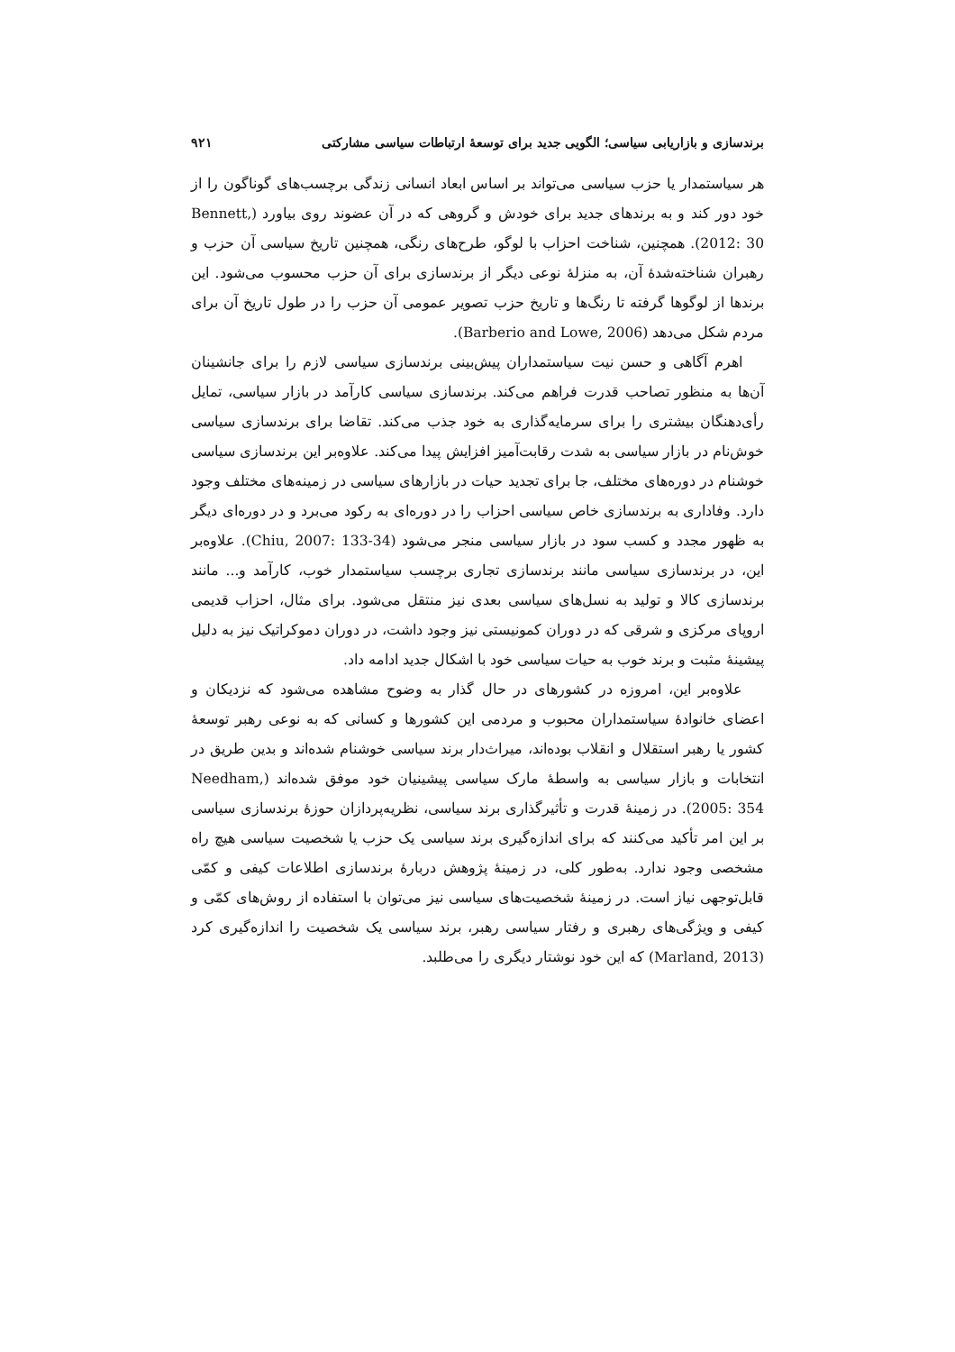برندسازی و بازاریابی سیاسی؛ الگویی جدید برای توسعهٔ ارتباطات سیاسی مشارکتی ۹۲۱
هر سیاستمدار یا حزب سیاسی می‌تواند بر اساس ابعاد انسانی زندگی برچسب‌های گوناگون را از خود دور کند و به برندهای جدید برای خودش و گروهی که در آن عضوند روی بیاورد (Bennett, 2012: 30). همچنین، شناخت احزاب با لوگو، طرح‌های رنگی، همچنین تاریخ سیاسی آن حزب و رهبران شناخته‌شدهٔ آن، به منزلهٔ نوعی دیگر از برندسازی برای آن حزب محسوب می‌شود. این برندها از لوگوها گرفته تا رنگ‌ها و تاریخ حزب تصویر عمومی آن حزب را در طول تاریخ آن برای مردم شکل می‌دهد (Barberio and Lowe, 2006).
اهرم آگاهی و حسن نیت سیاستمداران پیش‌بینی برندسازی سیاسی لازم را برای جانشینان آن‌ها به منظور تصاحب قدرت فراهم می‌کند. برندسازی سیاسی کارآمد در بازار سیاسی، تمایل رأی‌دهنگان بیشتری را برای سرمایه‌گذاری به خود جذب می‌کند. تقاضا برای برندسازی سیاسی خوش‌نام در بازار سیاسی به شدت رقابت‌آمیز افزایش پیدا می‌کند. علاوه‌بر این برندسازی سیاسی خوشنام در دوره‌های مختلف، جا برای تجدید حیات در بازارهای سیاسی در زمینه‌های مختلف وجود دارد. وفاداری به برندسازی خاص سیاسی احزاب را در دوره‌ای به رکود می‌برد و در دوره‌ای دیگر به ظهور مجدد و کسب سود در بازار سیاسی منجر می‌شود (Chiu, 2007: 133-34). علاوه‌بر این، در برندسازی سیاسی مانند برندسازی تجاری برچسب سیاستمدار خوب، کارآمد و... مانند برندسازی کالا و تولید به نسل‌های سیاسی بعدی نیز منتقل می‌شود. برای مثال، احزاب قدیمی اروپای مرکزی و شرقی که در دوران کمونیستی نیز وجود داشت، در دوران دموکراتیک نیز به دلیل پیشینهٔ مثبت و برند خوب به حیات سیاسی خود با اشکال جدید ادامه داد.
علاوه‌بر این، امروزه در کشورهای در حال گذار به وضوح مشاهده می‌شود که نزدیکان و اعضای خانوادهٔ سیاستمداران محبوب و مردمی این کشورها و کسانی که به نوعی رهبر توسعهٔ کشور یا رهبر استقلال و انقلاب بوده‌اند، میراث‌دار برند سیاسی خوشنام شده‌اند و بدین طریق در انتخابات و بازار سیاسی به واسطهٔ مارک سیاسی پیشینیان خود موفق شده‌اند (Needham, 2005: 354). در زمینهٔ قدرت و تأثیرگذاری برند سیاسی، نظریه‌پردازان حوزهٔ برندسازی سیاسی بر این امر تأکید می‌کنند که برای اندازه‌گیری برند سیاسی یک حزب یا شخصیت سیاسی هیچ راه مشخصی وجود ندارد. به‌طور کلی، در زمینهٔ پژوهش دربارهٔ برندسازی اطلاعات کیفی و کمّی قابل‌توجهی نیاز است. در زمینهٔ شخصیت‌های سیاسی نیز می‌توان با استفاده از روش‌های کمّی و کیفی و ویژگی‌های رهبری و رفتار سیاسی رهبر، برند سیاسی یک شخصیت را اندازه‌گیری کرد (Marland, 2013) که این خود نوشتار دیگری را می‌طلبد.